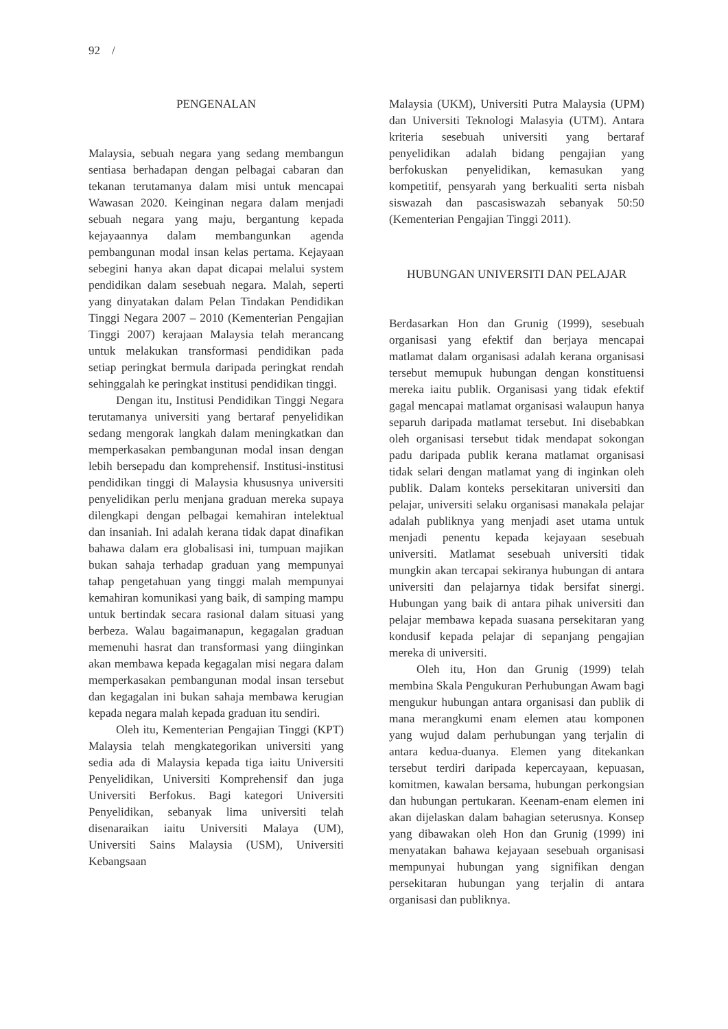92 /
PENGENALAN
Malaysia, sebuah negara yang sedang membangun sentiasa berhadapan dengan pelbagai cabaran dan tekanan terutamanya dalam misi untuk mencapai Wawasan 2020. Keinginan negara dalam menjadi sebuah negara yang maju, bergantung kepada kejayaannya dalam membangunkan agenda pembangunan modal insan kelas pertama. Kejayaan sebegini hanya akan dapat dicapai melalui system pendidikan dalam sesebuah negara. Malah, seperti yang dinyatakan dalam Pelan Tindakan Pendidikan Tinggi Negara 2007 – 2010 (Kementerian Pengajian Tinggi 2007) kerajaan Malaysia telah merancang untuk melakukan transformasi pendidikan pada setiap peringkat bermula daripada peringkat rendah sehinggalah ke peringkat institusi pendidikan tinggi.
Dengan itu, Institusi Pendidikan Tinggi Negara terutamanya universiti yang bertaraf penyelidikan sedang mengorak langkah dalam meningkatkan dan memperkasakan pembangunan modal insan dengan lebih bersepadu dan komprehensif. Institusi-institusi pendidikan tinggi di Malaysia khususnya universiti penyelidikan perlu menjana graduan mereka supaya dilengkapi dengan pelbagai kemahiran intelektual dan insaniah. Ini adalah kerana tidak dapat dinafikan bahawa dalam era globalisasi ini, tumpuan majikan bukan sahaja terhadap graduan yang mempunyai tahap pengetahuan yang tinggi malah mempunyai kemahiran komunikasi yang baik, di samping mampu untuk bertindak secara rasional dalam situasi yang berbeza. Walau bagaimanapun, kegagalan graduan memenuhi hasrat dan transformasi yang diinginkan akan membawa kepada kegagalan misi negara dalam memperkasakan pembangunan modal insan tersebut dan kegagalan ini bukan sahaja membawa kerugian kepada negara malah kepada graduan itu sendiri.
Oleh itu, Kementerian Pengajian Tinggi (KPT) Malaysia telah mengkategorikan universiti yang sedia ada di Malaysia kepada tiga iaitu Universiti Penyelidikan, Universiti Komprehensif dan juga Universiti Berfokus. Bagi kategori Universiti Penyelidikan, sebanyak lima universiti telah disenaraikan iaitu Universiti Malaya (UM), Universiti Sains Malaysia (USM), Universiti Kebangsaan
Malaysia (UKM), Universiti Putra Malaysia (UPM) dan Universiti Teknologi Malasyia (UTM). Antara kriteria sesebuah universiti yang bertaraf penyelidikan adalah bidang pengajian yang berfokuskan penyelidikan, kemasukan yang kompetitif, pensyarah yang berkualiti serta nisbah siswazah dan pascasiswazah sebanyak 50:50 (Kementerian Pengajian Tinggi 2011).
HUBUNGAN UNIVERSITI DAN PELAJAR
Berdasarkan Hon dan Grunig (1999), sesebuah organisasi yang efektif dan berjaya mencapai matlamat dalam organisasi adalah kerana organisasi tersebut memupuk hubungan dengan konstituensi mereka iaitu publik. Organisasi yang tidak efektif gagal mencapai matlamat organisasi walaupun hanya separuh daripada matlamat tersebut. Ini disebabkan oleh organisasi tersebut tidak mendapat sokongan padu daripada publik kerana matlamat organisasi tidak selari dengan matlamat yang di inginkan oleh publik. Dalam konteks persekitaran universiti dan pelajar, universiti selaku organisasi manakala pelajar adalah publiknya yang menjadi aset utama untuk menjadi penentu kepada kejayaan sesebuah universiti. Matlamat sesebuah universiti tidak mungkin akan tercapai sekiranya hubungan di antara universiti dan pelajarnya tidak bersifat sinergi. Hubungan yang baik di antara pihak universiti dan pelajar membawa kepada suasana persekitaran yang kondusif kepada pelajar di sepanjang pengajian mereka di universiti.
Oleh itu, Hon dan Grunig (1999) telah membina Skala Pengukuran Perhubungan Awam bagi mengukur hubungan antara organisasi dan publik di mana merangkumi enam elemen atau komponen yang wujud dalam perhubungan yang terjalin di antara kedua-duanya. Elemen yang ditekankan tersebut terdiri daripada kepercayaan, kepuasan, komitmen, kawalan bersama, hubungan perkongsian dan hubungan pertukaran. Keenam-enam elemen ini akan dijelaskan dalam bahagian seterusnya. Konsep yang dibawakan oleh Hon dan Grunig (1999) ini menyatakan bahawa kejayaan sesebuah organisasi mempunyai hubungan yang signifikan dengan persekitaran hubungan yang terjalin di antara organisasi dan publiknya.